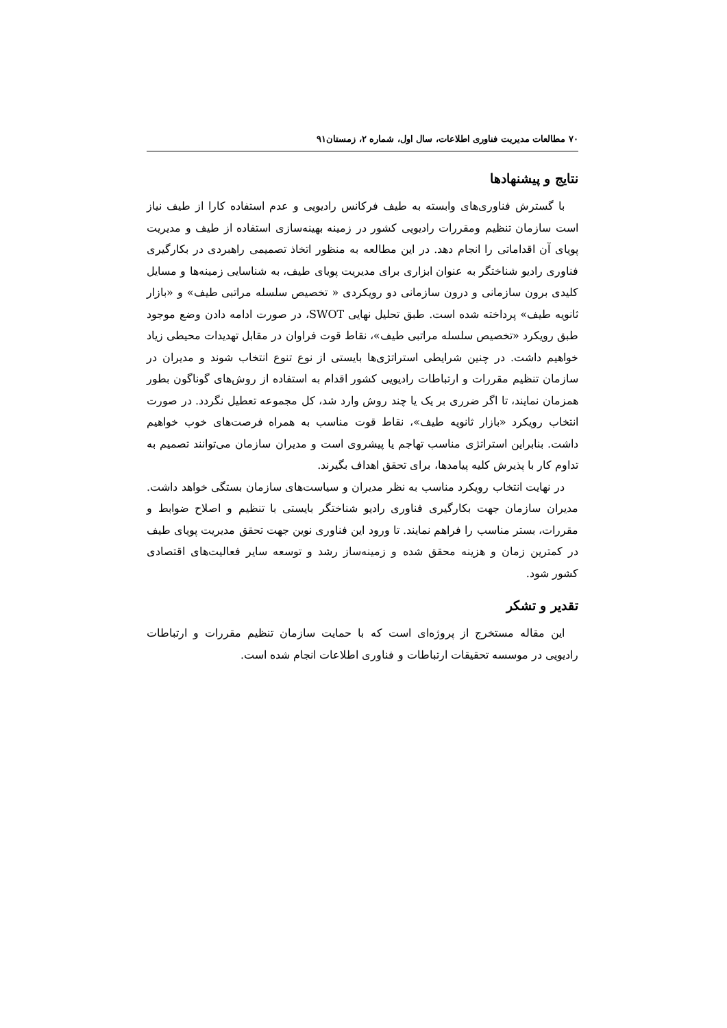۷۰ مطالعات مدیریت فناوری اطلاعات، سال اول، شماره ۲، زمستان۹۱
نتایج و پیشنهادها
با گسترش فناوری‌های وابسته به طیف فرکانس رادیویی و عدم استفاده کارا از طیف نیاز است سازمان تنظیم ومقررات رادیویی کشور در زمینه بهینه‌سازی استفاده از طیف و مدیریت پویای آن اقداماتی را انجام دهد. در این مطالعه به منظور اتخاذ تصمیمی راهبردی در بکارگیری فناوری رادیو شناختگر به عنوان ابزاری برای مدیریت پویای طیف، به شناسایی زمینه‌ها و مسایل کلیدی برون سازمانی و درون سازمانی دو رویکردی « تخصیص سلسله مراتبی طیف» و «بازار ثانویه طیف» پرداخته شده است. طبق تحلیل نهایی SWOT، در صورت ادامه دادن وضع موجود طبق رویکرد «تخصیص سلسله مراتبی طیف»، نقاط قوت فراوان در مقابل تهدیدات محیطی زیاد خواهیم داشت. در چنین شرایطی استراتژی‌ها بایستی از نوع تنوع انتخاب شوند و مدیران در سازمان تنظیم مقررات و ارتباطات رادیویی کشور اقدام به استفاده از روش‌های گوناگون بطور همزمان نمایند، تا اگر ضرری بر یک یا چند روش وارد شد، کل مجموعه تعطیل نگردد. در صورت انتخاب رویکرد «بازار ثانویه طیف»، نقاط قوت مناسب به همراه فرصت‌های خوب خواهیم داشت. بنابراین استراتژی مناسب تهاجم یا پیشروی است و مدیران سازمان می‌توانند تصمیم به تداوم کار با پذیرش کلیه پیامدها، برای تحقق اهداف بگیرند.
در نهایت انتخاب رویکرد مناسب به نظر مدیران و سیاست‌های سازمان بستگی خواهد داشت. مدیران سازمان جهت بکارگیری فناوری رادیو شناختگر بایستی با تنظیم و اصلاح ضوابط و مقررات، بستر مناسب را فراهم نمایند. تا ورود این فناوری نوین جهت تحقق مدیریت پویای طیف در کمترین زمان و هزینه محقق شده و زمینه‌ساز رشد و توسعه سایر فعالیت‌های اقتصادی کشور شود.
تقدیر و تشکر
این مقاله مستخرج از پروژه‌ای است که با حمایت سازمان تنظیم مقررات و ارتباطات رادیویی در موسسه تحقیقات ارتباطات و فناوری اطلاعات انجام شده است.